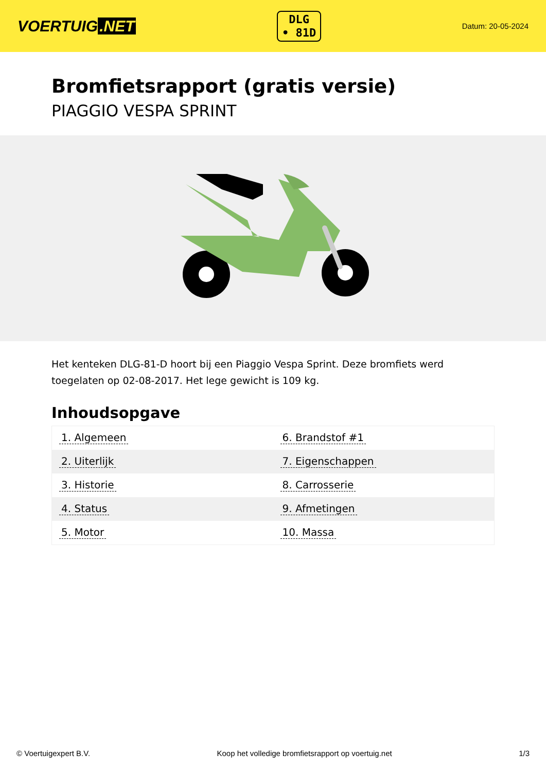VOERTUIG.NET
DLG
• 81D
Datum: 20-05-2024
Bromfietsrapport (gratis versie)
PIAGGIO VESPA SPRINT
Het kenteken DLG-81-D hoort bij een Piaggio Vespa Sprint. Deze bromfiets werd toegelaten op 02-08-2017. Het lege gewicht is 109 kg.
Inhoudsopgave
| 1. Algemeen | 6. Brandstof #1 |
| 2. Uiterlijk | 7. Eigenschappen |
| 3. Historie | 8. Carrosserie |
| 4. Status | 9. Afmetingen |
| 5. Motor | 10. Massa |
© Voertuigexpert B.V. Koop het volledige bromfietsrapport op voertuig.net 1/3